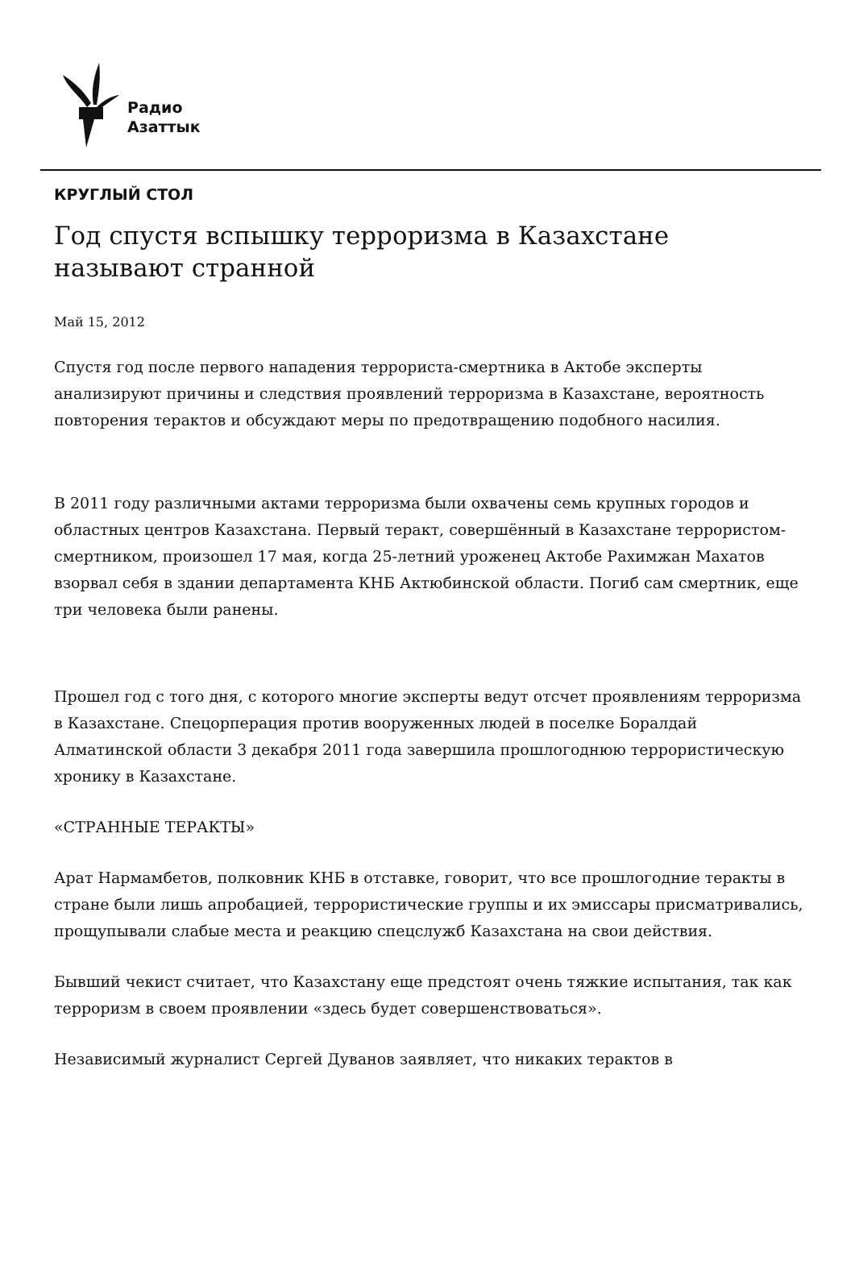Радио
Азаттык
КРУГЛЫЙ СТОЛ
Год спустя вспышку терроризма в Казахстане называют странной
Май 15, 2012
Спустя год после первого нападения террориста-смертника в Актобе эксперты анализируют причины и следствия проявлений терроризма в Казахстане, вероятность повторения терактов и обсуждают меры по предотвращению подобного насилия.
В 2011 году различными актами терроризма были охвачены семь крупных городов и областных центров Казахстана. Первый теракт, совершённый в Казахстане террористом-смертником, произошел 17 мая, когда 25-летний уроженец Актобе Рахимжан Махатов взорвал себя в здании департамента КНБ Актюбинской области. Погиб сам смертник, еще три человека были ранены.
Прошел год с того дня, с которого многие эксперты ведут отсчет проявлениям терроризма в Казахстане. Спецорперация против вооруженных людей в поселке Боралдай Алматинской области 3 декабря 2011 года завершила прошлогоднюю террористическую хронику в Казахстане.
«СТРАННЫЕ ТЕРАКТЫ»
Арат Нармамбетов, полковник КНБ в отставке, говорит, что все прошлогодние теракты в стране были лишь апробацией, террористические группы и их эмиссары присматривались, прощупывали слабые места и реакцию спецслужб Казахстана на свои действия.
Бывший чекист считает, что Казахстану еще предстоят очень тяжкие испытания, так как терроризм в своем проявлении «здесь будет совершенствоваться».
Независимый журналист Сергей Дуванов заявляет, что никаких терактов в